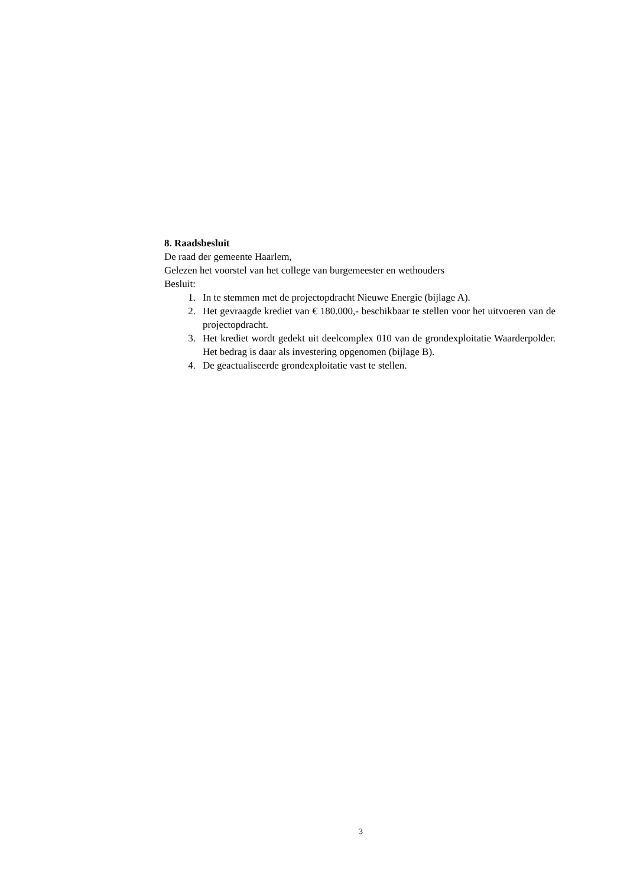8. Raadsbesluit
De raad der gemeente Haarlem,
Gelezen het voorstel van het college van burgemeester en wethouders
Besluit:
1. In te stemmen met de projectopdracht Nieuwe Energie (bijlage A).
2. Het gevraagde krediet van € 180.000,- beschikbaar te stellen voor het uitvoeren van de projectopdracht.
3. Het krediet wordt gedekt uit deelcomplex 010 van de grondexploitatie Waarderpolder. Het bedrag is daar als investering opgenomen (bijlage B).
4. De geactualiseerde grondexploitatie vast te stellen.
3